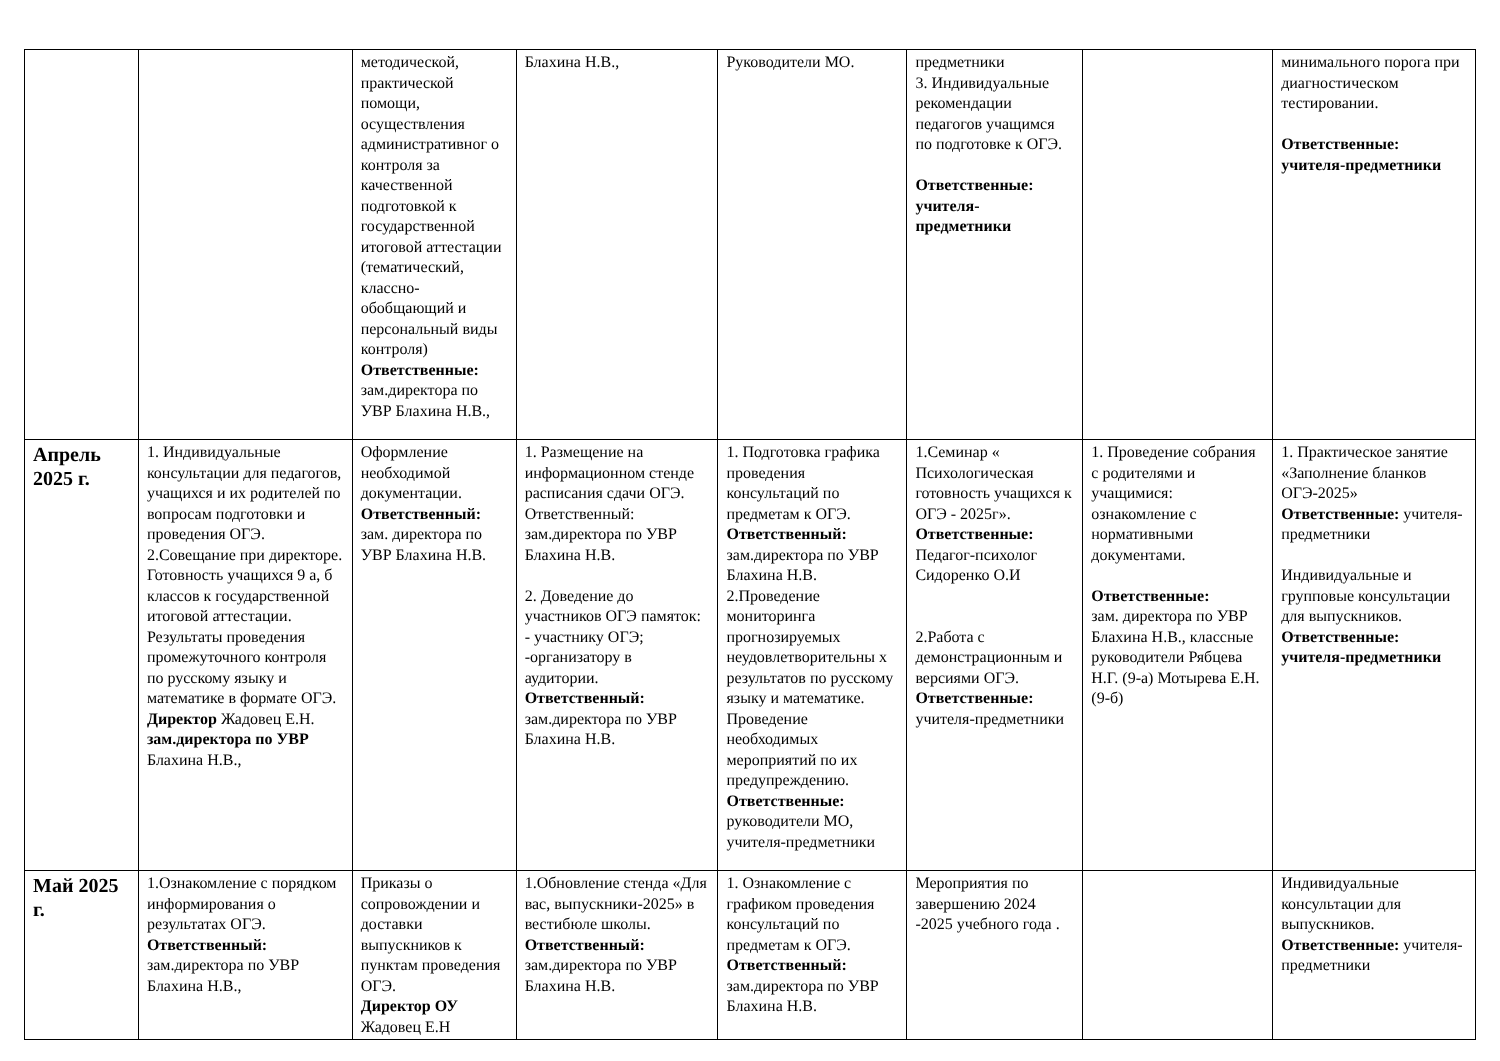| | | методической, практической помощи, осуществления административног о контроля за качественной подготовкой к государственной итоговой аттестации (тематический, классно-обобщающий и персональный виды контроля) Ответственные: зам.директора по УВР Блахина Н.В., | Блахина Н.В., | Руководители МО. | предметники 3. Индивидуальные рекомендации педагогов учащимся по подготовке к ОГЭ. Ответственные: учителя-предметники | | минимального порога при диагностическом тестировании. Ответственные: учителя-предметники |
| Апрель 2025 г. | 1. Индивидуальные консультации для педагогов, учащихся и их родителей по вопросам подготовки и проведения ОГЭ. 2.Совещание при директоре. Готовность учащихся 9 а, б классов к государственной итоговой аттестации. Результаты проведения промежуточного контроля по русскому языку и математике в формате ОГЭ. Директор Жадовец Е.Н. зам.директора по УВР Блахина Н.В., | Оформление необходимой документации. Ответственный: зам. директора по УВР Блахина Н.В. | 1. Размещение на информационном стенде расписания сдачи ОГЭ. Ответственный: зам.директора по УВР Блахина Н.В. 2. Доведение до участников ОГЭ памяток: - участнику ОГЭ; -организатору в аудитории. Ответственный: зам.директора по УВР Блахина Н.В. | 1. Подготовка графика проведения консультаций по предметам к ОГЭ. Ответственный: зам.директора по УВР Блахина Н.В. 2.Проведение мониторинга прогнозируемых неудовлетворительны х результатов по русскому языку и математике. Проведение необходимых мероприятий по их предупреждению. Ответственные: руководители МО, учителя-предметники | 1.Семинар « Психологическая готовность учащихся к ОГЭ - 2025г». Ответственные: Педагог-психолог Сидоренко О.И 2.Работа с демонстрационным и версиями ОГЭ. Ответственные: учителя-предметники | 1. Проведение собрания с родителями и учащимися: ознакомление с нормативными документами. Ответственные: зам. директора по УВР Блахина Н.В., классные руководители Рябцева Н.Г. (9-а) Мотырева Е.Н. (9-б) | 1. Практическое занятие «Заполнение бланков ОГЭ-2025» Ответственные: учителя-предметники Индивидуальные и групповые консультации для выпускников. Ответственные: учителя-предметники |
| Май 2025 г. | 1.Ознакомление с порядком информирования о результатах ОГЭ. Ответственный: зам.директора по УВР Блахина Н.В., | Приказы о сопровождении и доставки выпускников к пунктам проведения ОГЭ. Директор ОУ Жадовец Е.Н | 1.Обновление стенда «Для вас, выпускники-2025» в вестибюле школы. Ответственный: зам.директора по УВР Блахина Н.В. | 1. Ознакомление с графиком проведения консультаций по предметам к ОГЭ. Ответственный: зам.директора по УВР Блахина Н.В. | Мероприятия по завершению 2024 -2025 учебного года . | | Индивидуальные консультации для выпускников. Ответственные: учителя-предметники |